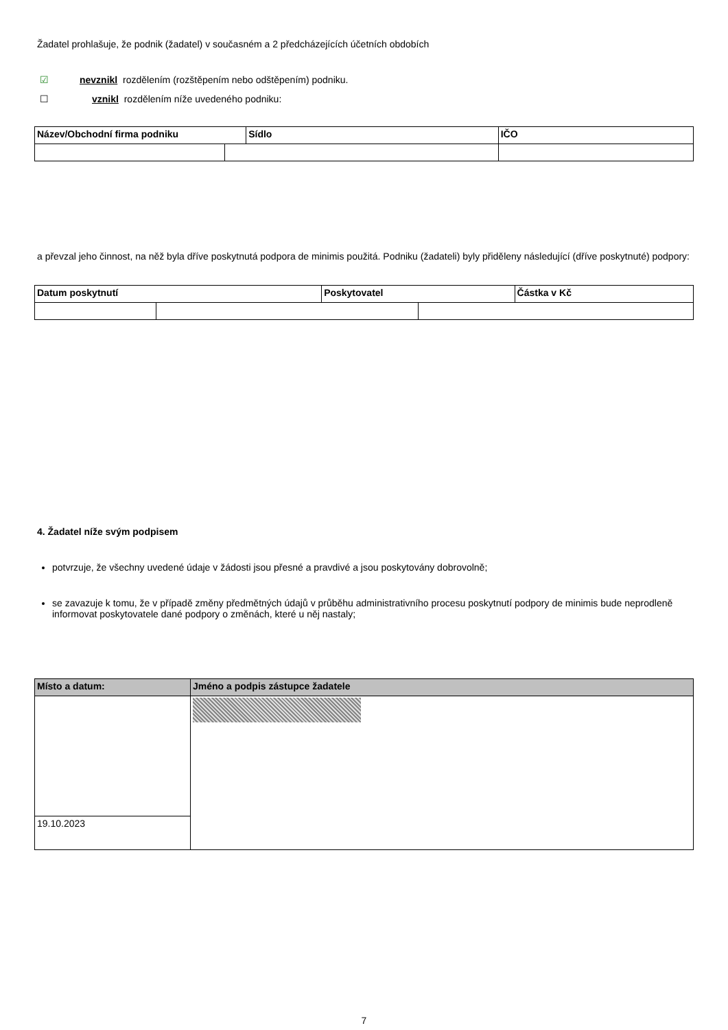Žadatel prohlašuje, že podnik (žadatel) v současném a 2 předcházejících účetních obdobích
☑ nevznikl rozdělením (rozštěpením nebo odštěpením) podniku.
☐ vznikl rozdělením níže uvedeného podniku:
| Název/Obchodní firma podniku | | Sídlo | | IČO |
| --- | --- | --- | --- | --- |
a převzal jeho činnost, na něž byla dříve poskytnutá podpora de minimis použitá. Podniku (žadateli) byly přiděleny následující (dříve poskytnuté) podpory:
| Datum poskytnutí | | Poskytovatel | | Částka v Kč |
| --- | --- | --- | --- | --- |
4. Žadatel níže svým podpisem
potvrzuje, že všechny uvedené údaje v žádosti jsou přesné a pravdivé a jsou poskytovány dobrovolně;
se zavazuje k tomu, že v případě změny předmětných údajů v průběhu administrativního procesu poskytnutí podpory de minimis bude neprodleně informovat poskytovatele dané podpory o změnách, které u něj nastaly;
| Místo a datum: | Jméno a podpis zástupce žadatele |
| --- | --- |
| 19.10.2023 | |
7